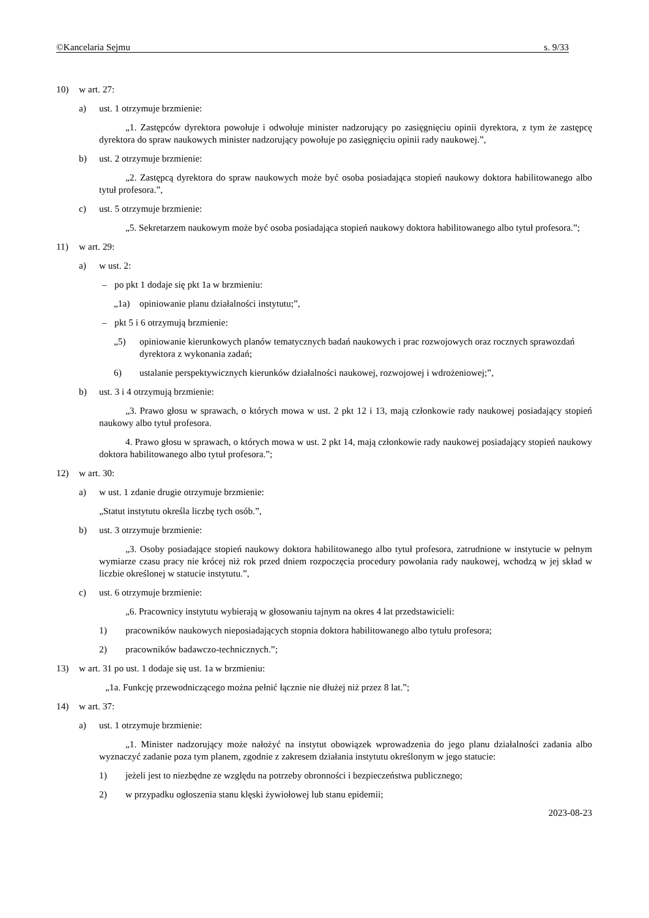©Kancelaria Sejmu s. 9/33
10) w art. 27:
a) ust. 1 otrzymuje brzmienie:
„1. Zastępców dyrektora powołuje i odwołuje minister nadzorujący po zasięgnięciu opinii dyrektora, z tym że zastępcę dyrektora do spraw naukowych minister nadzorujący powołuje po zasięgnięciu opinii rady naukowej.”,
b) ust. 2 otrzymuje brzmienie:
„2. Zastępcą dyrektora do spraw naukowych może być osoba posiadająca stopień naukowy doktora habilitowanego albo tytuł profesora.”,
c) ust. 5 otrzymuje brzmienie:
„5. Sekretarzem naukowym może być osoba posiadająca stopień naukowy doktora habilitowanego albo tytuł profesora.”;
11) w art. 29:
a) w ust. 2:
– po pkt 1 dodaje się pkt 1a w brzmieniu:
„1a) opiniowanie planu działalności instytutu;”,
– pkt 5 i 6 otrzymują brzmienie:
„5) opiniowanie kierunkowych planów tematycznych badań naukowych i prac rozwojowych oraz rocznych sprawozdań dyrektora z wykonania zadań;
6) ustalanie perspektywicznych kierunków działalności naukowej, rozwojowej i wdrożeniowej;”,
b) ust. 3 i 4 otrzymują brzmienie:
„3. Prawo głosu w sprawach, o których mowa w ust. 2 pkt 12 i 13, mają członkowie rady naukowej posiadający stopień naukowy albo tytuł profesora.
4. Prawo głosu w sprawach, o których mowa w ust. 2 pkt 14, mają członkowie rady naukowej posiadający stopień naukowy doktora habilitowanego albo tytuł profesora.”;
12) w art. 30:
a) w ust. 1 zdanie drugie otrzymuje brzmienie:
„Statut instytutu określa liczbę tych osób.”,
b) ust. 3 otrzymuje brzmienie:
„3. Osoby posiadające stopień naukowy doktora habilitowanego albo tytuł profesora, zatrudnione w instytucie w pełnym wymiarze czasu pracy nie krócej niż rok przed dniem rozpoczęcia procedury powołania rady naukowej, wchodzą w jej skład w liczbie określonej w statucie instytutu.”,
c) ust. 6 otrzymuje brzmienie:
„6. Pracownicy instytutu wybierają w głosowaniu tajnym na okres 4 lat przedstawicieli:
1) pracowników naukowych nieposiadających stopnia doktora habilitowanego albo tytułu profesora;
2) pracowników badawczo-technicznych.”;
13) w art. 31 po ust. 1 dodaje się ust. 1a w brzmieniu:
„1a. Funkcję przewodniczącego można pełnić łącznie nie dłużej niż przez 8 lat.”;
14) w art. 37:
a) ust. 1 otrzymuje brzmienie:
„1. Minister nadzorujący może nałożyć na instytut obowiązek wprowadzenia do jego planu działalności zadania albo wyznaczyć zadanie poza tym planem, zgodnie z zakresem działania instytutu określonym w jego statucie:
1) jeżeli jest to niezbędne ze względu na potrzeby obronności i bezpieczeństwa publicznego;
2) w przypadku ogłoszenia stanu klęski żywiołowej lub stanu epidemii;
2023-08-23